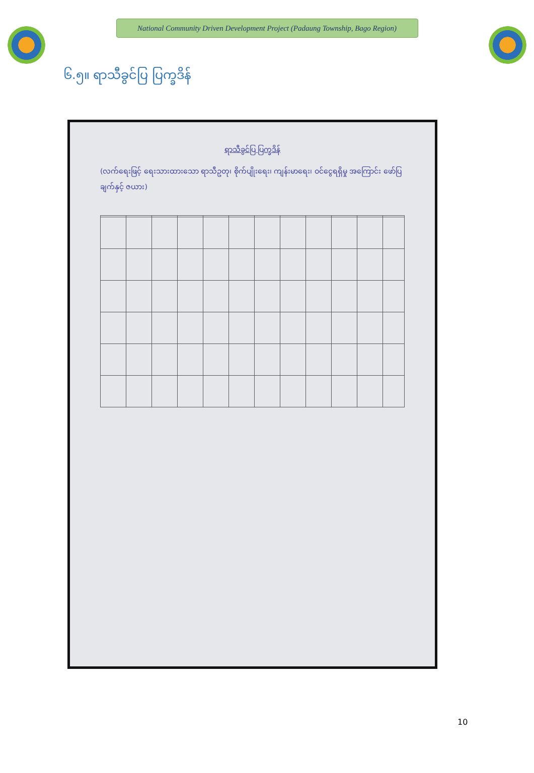National Community Driven Development Project (Padaung Township, Bago Region)
၆.၅။ ရာသီခွင်ပြ ပြက္ခဒိန်
ရာသီခွင်ပြ ပြက္ခဒိန်
(လက်ရေးဖြင့် ရေးသားထားသော ရာသီဥတု၊ စိုက်ပျိုးရေး၊ ကျန်းမာရေး၊ ဝင်ငွေရရှိမှု အကြောင်း ဖော်ပြချက်နှင့် ဇယား)
10